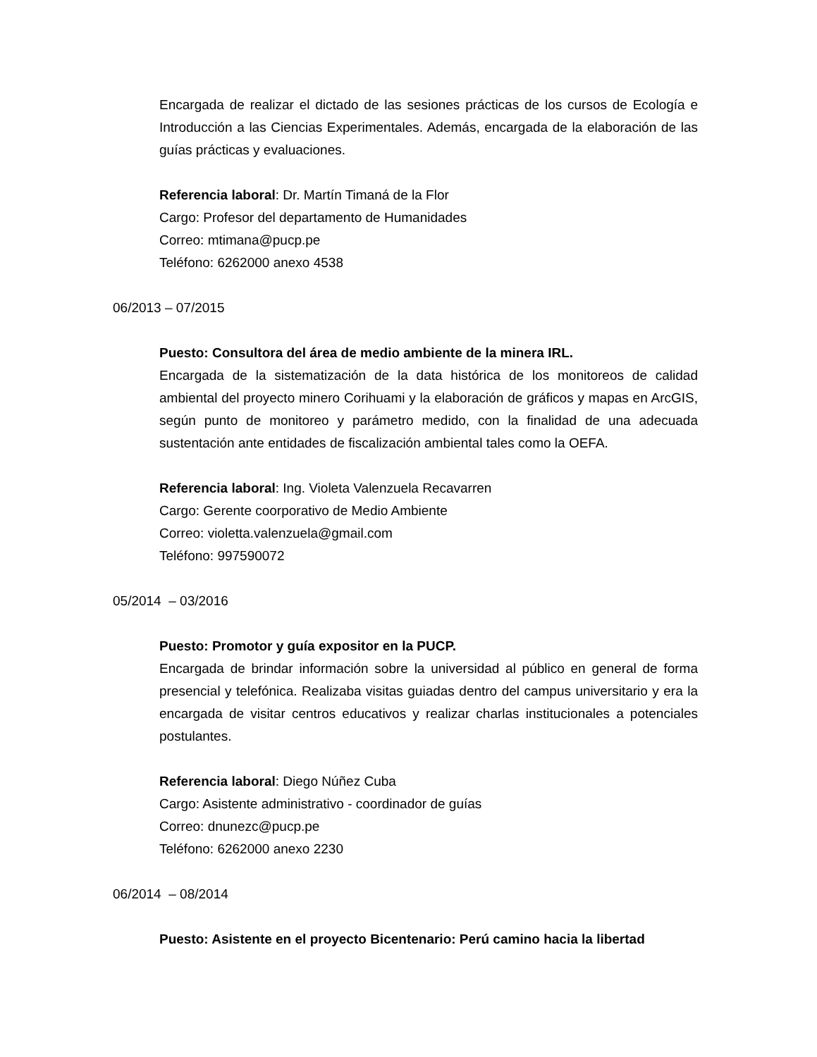Encargada de realizar el dictado de las sesiones prácticas de los cursos de Ecología e Introducción a las Ciencias Experimentales. Además, encargada de la elaboración de las guías prácticas y evaluaciones.
Referencia laboral: Dr. Martín Timaná de la Flor
Cargo: Profesor del departamento de Humanidades
Correo: mtimana@pucp.pe
Teléfono: 6262000 anexo 4538
06/2013 – 07/2015
Puesto: Consultora del área de medio ambiente de la minera IRL.
Encargada de la sistematización de la data histórica de los monitoreos de calidad ambiental del proyecto minero Corihuami y la elaboración de gráficos y mapas en ArcGIS, según punto de monitoreo y parámetro medido, con la finalidad de una adecuada sustentación ante entidades de fiscalización ambiental tales como la OEFA.
Referencia laboral: Ing. Violeta Valenzuela Recavarren
Cargo: Gerente coorporativo de Medio Ambiente
Correo: violetta.valenzuela@gmail.com
Teléfono: 997590072
05/2014 – 03/2016
Puesto: Promotor y guía expositor en la PUCP.
Encargada de brindar información sobre la universidad al público en general de forma presencial y telefónica. Realizaba visitas guiadas dentro del campus universitario y era la encargada de visitar centros educativos y realizar charlas institucionales a potenciales postulantes.
Referencia laboral: Diego Núñez Cuba
Cargo: Asistente administrativo - coordinador de guías
Correo: dnunezc@pucp.pe
Teléfono: 6262000 anexo 2230
06/2014 – 08/2014
Puesto: Asistente en el proyecto Bicentenario: Perú camino hacia la libertad